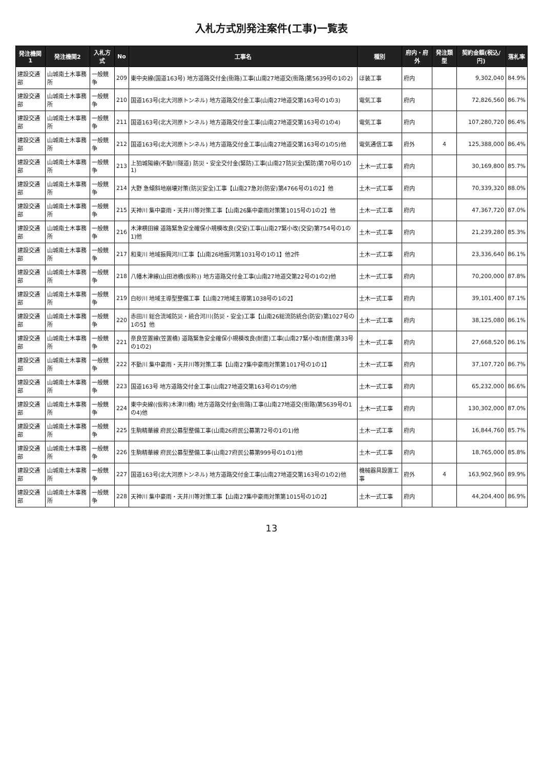入札方式別発注案件(工事)一覧表
| 発注機関1 | 発注機関2 | 入札方式 | No | 工事名 | 種別 | 府内・府外 | 発注類型 | 契約金額(税込/円) | 落札率 |
| --- | --- | --- | --- | --- | --- | --- | --- | --- | --- |
| 建設交通部 | 山城南土木事務所 | 一般競争 | 209 | 東中央線(国道163号) 地方道路交付金(街路)工事(山南27地道交(街路)第5639号の1の2) | ほ装工事 | 府内 | | 9,302,040 | 84.9% |
| 建設交通部 | 山城南土木事務所 | 一般競争 | 210 | 国道163号(北大河原トンネル) 地方道路交付金工事(山南27地道交第163号の1の3) | 電気工事 | 府内 | | 72,826,560 | 86.7% |
| 建設交通部 | 山城南土木事務所 | 一般競争 | 211 | 国道163号(北大河原トンネル) 地方道路交付金工事(山南27地道交第163号の1の4) | 電気工事 | 府内 | | 107,280,720 | 86.4% |
| 建設交通部 | 山城南土木事務所 | 一般競争 | 212 | 国道163号(北大河原トンネル) 地方道路交付金工事(山南27地道交第163号の1の5)他 | 電気通信工事 | 府外 | 4 | 125,388,000 | 86.4% |
| 建設交通部 | 山城南土木事務所 | 一般競争 | 213 | 上狛城陽線(不動川隧道) 防災・安全交付金(緊防)工事(山南27防災全(緊防)第70号の1の1) | 土木一式工事 | 府内 | | 30,169,800 | 85.7% |
| 建設交通部 | 山城南土木事務所 | 一般競争 | 214 | 大野 急傾斜地崩壊対策(防災安全)工事【山南27急対(防安)第4766号の1の2】他 | 土木一式工事 | 府内 | | 70,339,320 | 88.0% |
| 建設交通部 | 山城南土木事務所 | 一般競争 | 215 | 天神川 集中豪雨・天井川等対策工事【山南26集中豪雨対策第1015号の1の2】他 | 土木一式工事 | 府内 | | 47,367,720 | 87.0% |
| 建設交通部 | 山城南土木事務所 | 一般競争 | 216 | 木津横田線 道路緊急安全確保小規模改良(交安)工事(山南27緊小改(交安)第754号の1の1)他 | 土木一式工事 | 府内 | | 21,239,280 | 85.3% |
| 建設交通部 | 山城南土木事務所 | 一般競争 | 217 | 和束川 地域振興河川工事【山南26地振河第1031号の1の1】他2件 | 土木一式工事 | 府内 | | 23,336,640 | 86.1% |
| 建設交通部 | 山城南土木事務所 | 一般競争 | 218 | 八幡木津線(山田池橋(仮称)) 地方道路交付金工事(山南27地道交第22号の1の2)他 | 土木一式工事 | 府内 | | 70,200,000 | 87.8% |
| 建設交通部 | 山城南土木事務所 | 一般競争 | 219 | 白砂川 地域主導型整備工事【山南27地域主導第1038号の1の2】 | 土木一式工事 | 府内 | | 39,101,400 | 87.1% |
| 建設交通部 | 山城南土木事務所 | 一般競争 | 220 | 赤田川 総合流域防災・統合河川(防災・安全)工事【山南26総流防統合(防安)第1027号の1の5】他 | 土木一式工事 | 府内 | | 38,125,080 | 86.1% |
| 建設交通部 | 山城南土木事務所 | 一般競争 | 221 | 奈良笠置線(笠置橋) 道路緊急安全確保小規模改良(耐震)工事(山南27緊小改(耐震)第33号の1の2) | 土木一式工事 | 府内 | | 27,668,520 | 86.1% |
| 建設交通部 | 山城南土木事務所 | 一般競争 | 222 | 不動川 集中豪雨・天井川等対策工事【山南27集中豪雨対策第1017号の1の1】 | 土木一式工事 | 府内 | | 37,107,720 | 86.7% |
| 建設交通部 | 山城南土木事務所 | 一般競争 | 223 | 国道163号 地方道路交付金工事(山南27地道交第163号の1の9)他 | 土木一式工事 | 府内 | | 65,232,000 | 86.6% |
| 建設交通部 | 山城南土木事務所 | 一般競争 | 224 | 東中央線((仮称)木津川橋) 地方道路交付金(街路)工事(山南27地道交(街路)第5639号の1の4)他 | 土木一式工事 | 府内 | | 130,302,000 | 87.0% |
| 建設交通部 | 山城南土木事務所 | 一般競争 | 225 | 生駒精華線 府民公募型整備工事(山南26府民公募第72号の1の1)他 | 土木一式工事 | 府内 | | 16,844,760 | 85.7% |
| 建設交通部 | 山城南土木事務所 | 一般競争 | 226 | 生駒精華線 府民公募型整備工事(山南27府民公募第999号の1の1)他 | 土木一式工事 | 府内 | | 18,765,000 | 85.8% |
| 建設交通部 | 山城南土木事務所 | 一般競争 | 227 | 国道163号(北大河原トンネル) 地方道路交付金工事(山南27地道交第163号の1の2)他 | 機械器具設置工事 | 府外 | 4 | 163,902,960 | 89.9% |
| 建設交通部 | 山城南土木事務所 | 一般競争 | 228 | 天神川 集中豪雨・天井川等対策工事【山南27集中豪雨対策第1015号の1の2】 | 土木一式工事 | 府内 | | 44,204,400 | 86.9% |
13